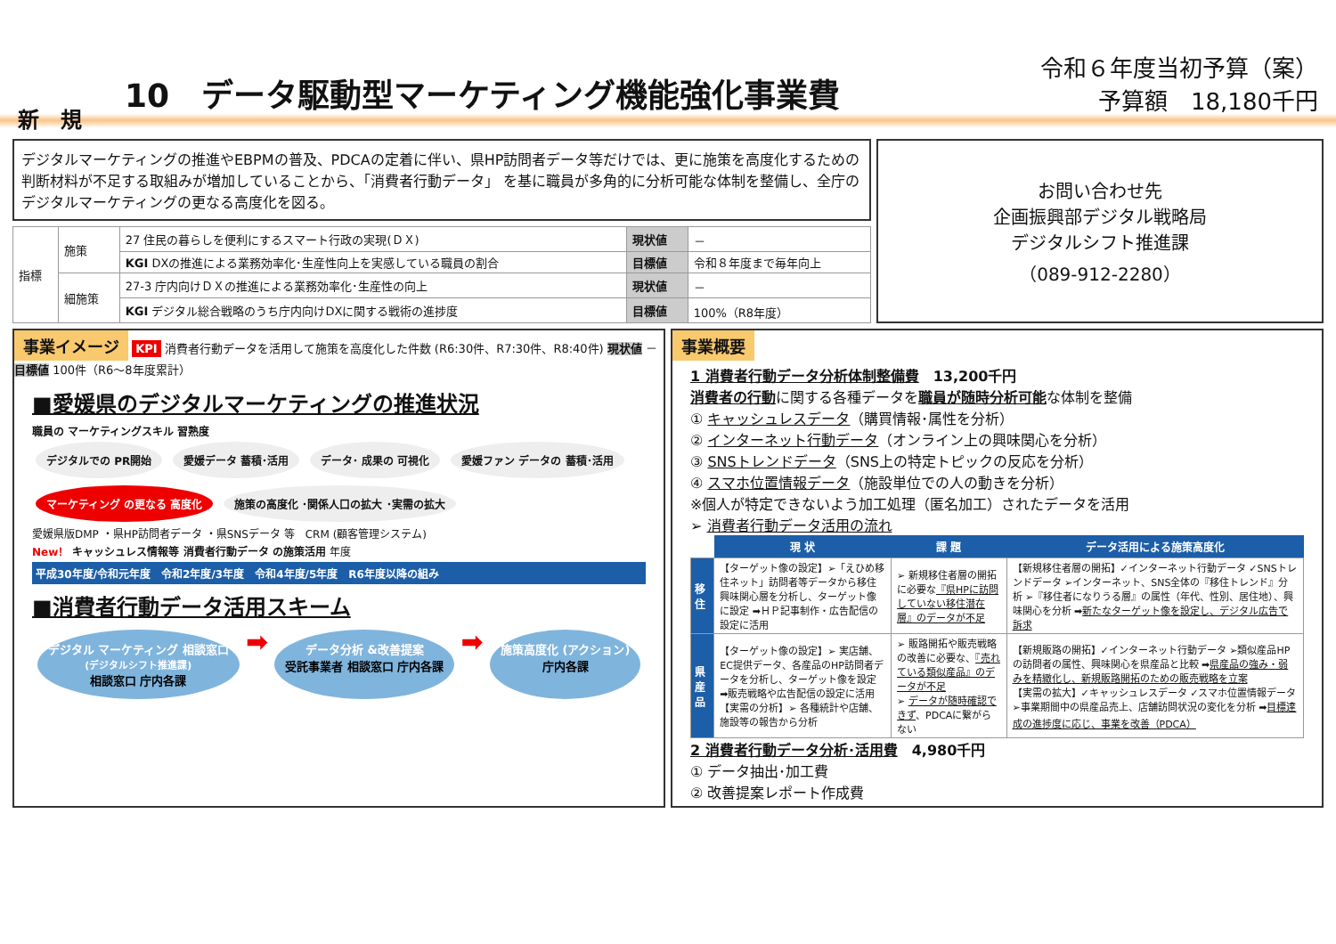新　規
10　データ駆動型マーケティング機能強化事業費
令和６年度当初予算（案）
予算額　18,180千円
デジタルマーケティングの推進やEBPMの普及、PDCAの定着に伴い、県HP訪問者データ等だけでは、更に施策を高度化するための判断材料が不足する取組みが増加していることから、「消費者行動データ」 を基に職員が多角的に分析可能な体制を整備し、全庁のデジタルマーケティングの更なる高度化を図る。
| 指標 | 施策 | 27 住民の暮らしを便利にするスマート行政の実現(ＤＸ) | 現状値 | － |
| | | KGI DXの推進による業務効率化･生産性向上を実感している職員の割合 | 目標値 | 令和８年度まで毎年向上 |
| | 細施策 | 27-3 庁内向けＤＸの推進による業務効率化･生産性の向上 | 現状値 | － |
| | | KGI デジタル総合戦略のうち庁内向けDXに関する戦術の進捗度 | 目標値 | 100%（R8年度） |
お問い合わせ先
企画振興部デジタル戦略局
デジタルシフト推進課
（089-912-2280）
事業イメージ KPI 消費者行動データを活用して施策を高度化した件数 (R6:30件、R7:30件、R8:40件) 現状値 － 目標値 100件（R6～8年度累計）
■愛媛県のデジタルマーケティングの推進状況
職員の マーケティングスキル 習熟度
デジタルでの PR開始 愛媛データ 蓄積･活用 データ･ 成果の 可視化 愛媛ファン データの 蓄積･活用 マーケティング の更なる 高度化 施策の高度化 ･関係人口の拡大 ･実需の拡大
愛媛県版DMP ・県HP訪問者データ ・県SNSデータ 等　CRM (顧客管理システム)
New！ キャッシュレス情報等 消費者行動データ の施策活用 年度
平成30年度/令和元年度　令和2年度/3年度　令和4年度/5年度　R6年度以降の組み
■消費者行動データ活用スキーム
デジタル マーケティング 相談窓口
(デジタルシフト推進課)
相談窓口 庁内各課
➡
データ分析 &改善提案
受託事業者 相談窓口 庁内各課
➡
施策高度化 (アクション)
庁内各課
事業概要
1 消費者行動データ分析体制整備費　13,200千円
消費者の行動に関する各種データを職員が随時分析可能な体制を整備
① キャッシュレスデータ（購買情報･属性を分析）
② インターネット行動データ（オンライン上の興味関心を分析）
③ SNSトレンドデータ（SNS上の特定トピックの反応を分析）
④ スマホ位置情報データ（施設単位での人の動きを分析）
※個人が特定できないよう加工処理（匿名加工）されたデータを活用
➢ 消費者行動データ活用の流れ
| | 現 状 | 課 題 | データ活用による施策高度化 |
| --- | --- | --- | --- |
| 移住 | 【ターゲット像の設定】➢「えひめ移住ネット」訪問者等データから移住興味関心層を分析し、ターゲット像に設定 ➡ＨＰ記事制作・広告配信の設定に活用 | ➢ 新規移住者層の開拓に必要な 『県HPに訪問していない移住潜在層』のデータが不足 | 【新規移住者層の開拓】✓インターネット行動データ ✓SNSトレンドデータ ➢インターネット、SNS全体の『移住トレンド』分析 ➢『移住者になりうる層』の属性（年代、性別、居住地）、興味関心を分析 ➡ 新たなターゲット像を設定し、デジタル広告で訴求 |
| 県産品 | 【ターゲット像の設定】➢ 実店舗、EC提供データ、各産品のHP訪問者データを分析し、ターゲット像を設定 ➡販売戦略や広告配信の設定に活用 【実需の分析】➢ 各種統計や店舗、施設等の報告から分析 | ➢ 販路開拓や販売戦略の改善に必要な、 『売れている類似産品』のデータが不足 ➢ データが随時確認できず 、PDCAに繋がらない | 【新規販路の開拓】✓インターネット行動データ ➢類似産品HPの訪問者の属性、興味関心を県産品と比較 ➡ 県産品の強み・弱みを精緻化し、新規販路開拓のための販売戦略を立案 【実需の拡大】✓キャッシュレスデータ ✓スマホ位置情報データ ➢事業期間中の県産品売上、店舗訪問状況の変化を分析 ➡ 目標達成の進捗度に応じ、事業を改善（PDCA） |
2 消費者行動データ分析･活用費　4,980千円
① データ抽出･加工費
② 改善提案レポート作成費